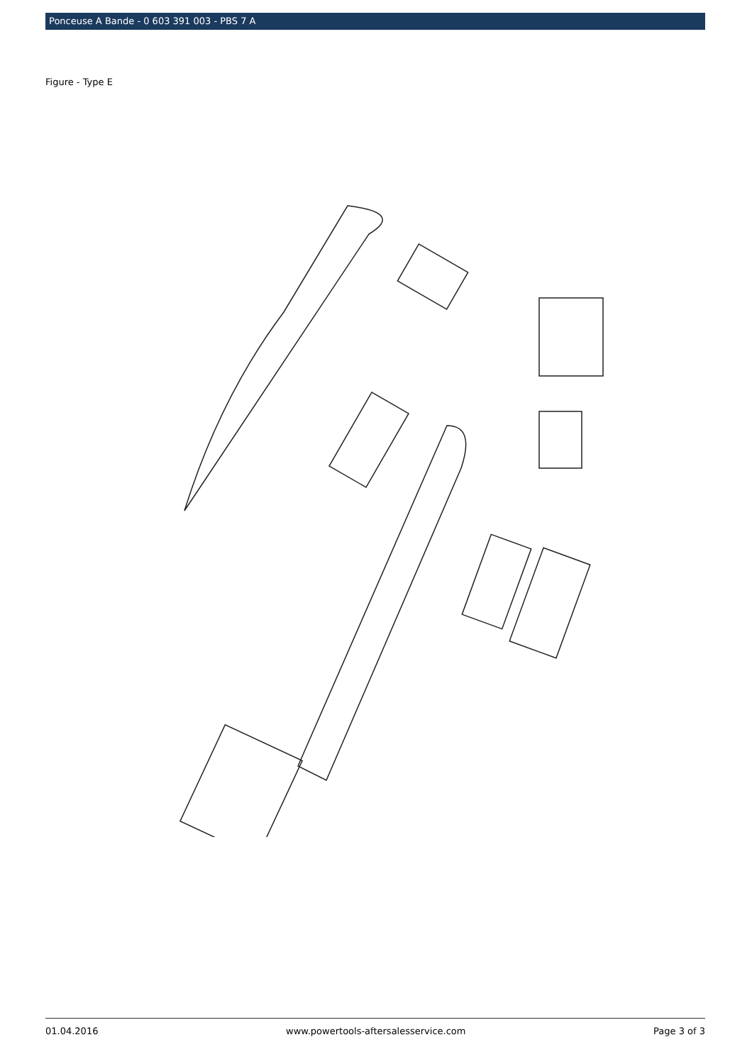Ponceuse A Bande - 0 603 391 003 - PBS 7 A
Figure - Type E
01.04.2016 www.powertools-aftersalesservice.com Page 3 of 3